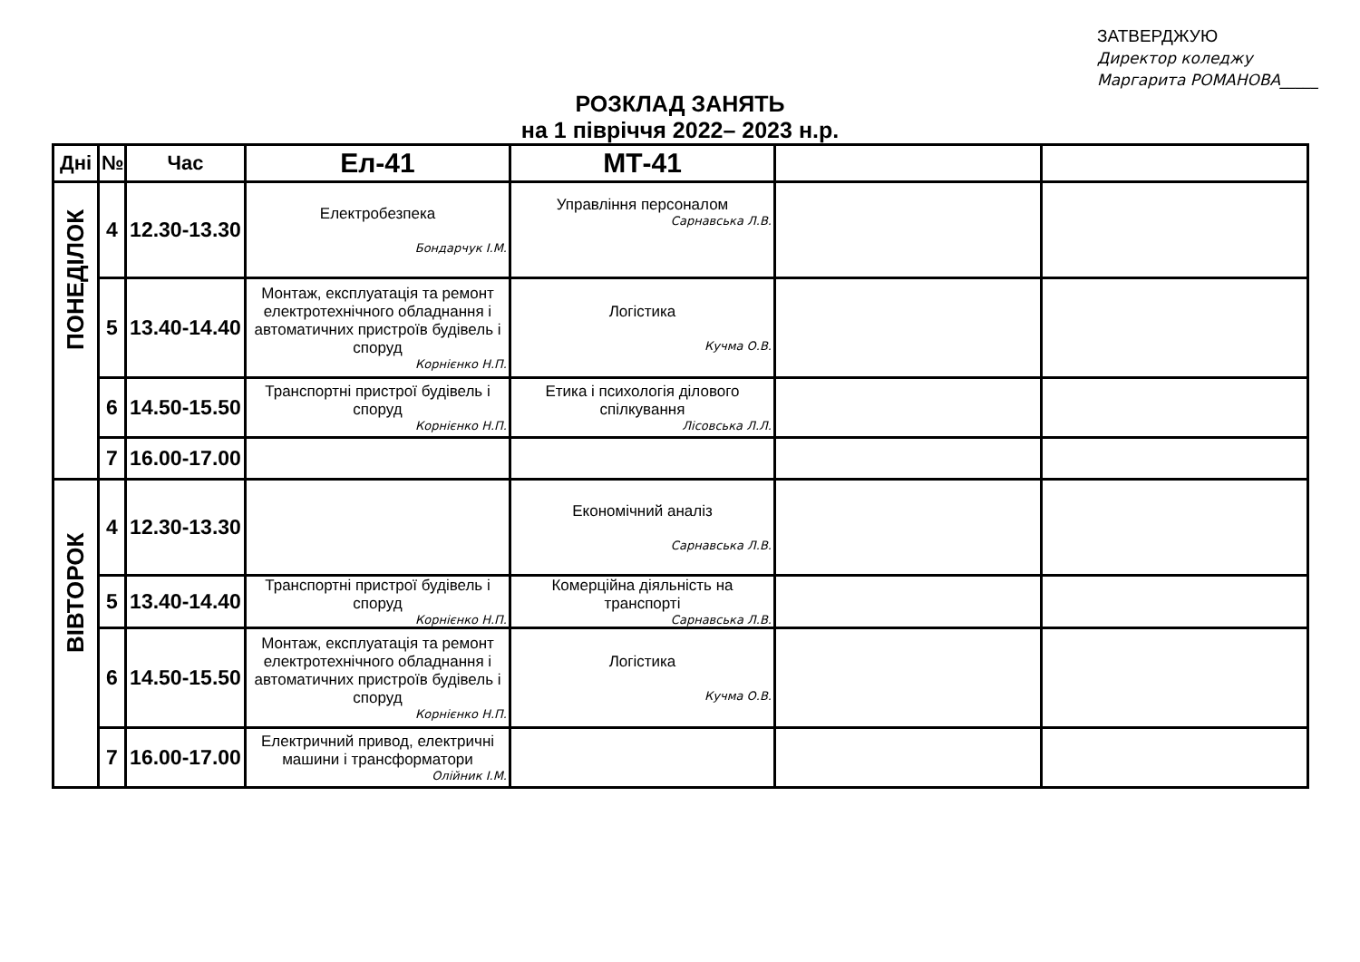ЗАТВЕРДЖУЮ
Директор коледжу
Маргарита РОМАНОВА_____
РОЗКЛАД ЗАНЯТЬ
на 1 півріччя 2022– 2023 н.р.
| Дні | № | Час | Ел-41 | МТ-41 | | |
| --- | --- | --- | --- | --- | --- | --- |
| ПОНЕДІЛОК | 4 | 12.30-13.30 | Електробезпека Бондарчук І.М. | Управління персоналом Сарнавська Л.В. | | |
| | 5 | 13.40-14.40 | Монтаж, експлуатація та ремонт електротехнічного обладнання і автоматичних пристроїв будівель і споруд Корнієнко Н.П. | Логістика Кучма О.В. | | |
| | 6 | 14.50-15.50 | Транспортні пристрої будівель і споруд Корнієнко Н.П. | Етика і психологія ділового спілкування Лісовська Л.Л. | | |
| | 7 | 16.00-17.00 | | | | |
| ВІВТОРОК | 4 | 12.30-13.30 | | Економічний аналіз Сарнавська Л.В. | | |
| | 5 | 13.40-14.40 | Транспортні пристрої будівель і споруд Корнієнко Н.П. | Комерційна діяльність на транспорті Сарнавська Л.В. | | |
| | 6 | 14.50-15.50 | Монтаж, експлуатація та ремонт електротехнічного обладнання і автоматичних пристроїв будівель і споруд Корнієнко Н.П. | Логістика Кучма О.В. | | |
| | 7 | 16.00-17.00 | Електричний привод, електричні машини і трансформатори Олійник І.М. | | | |